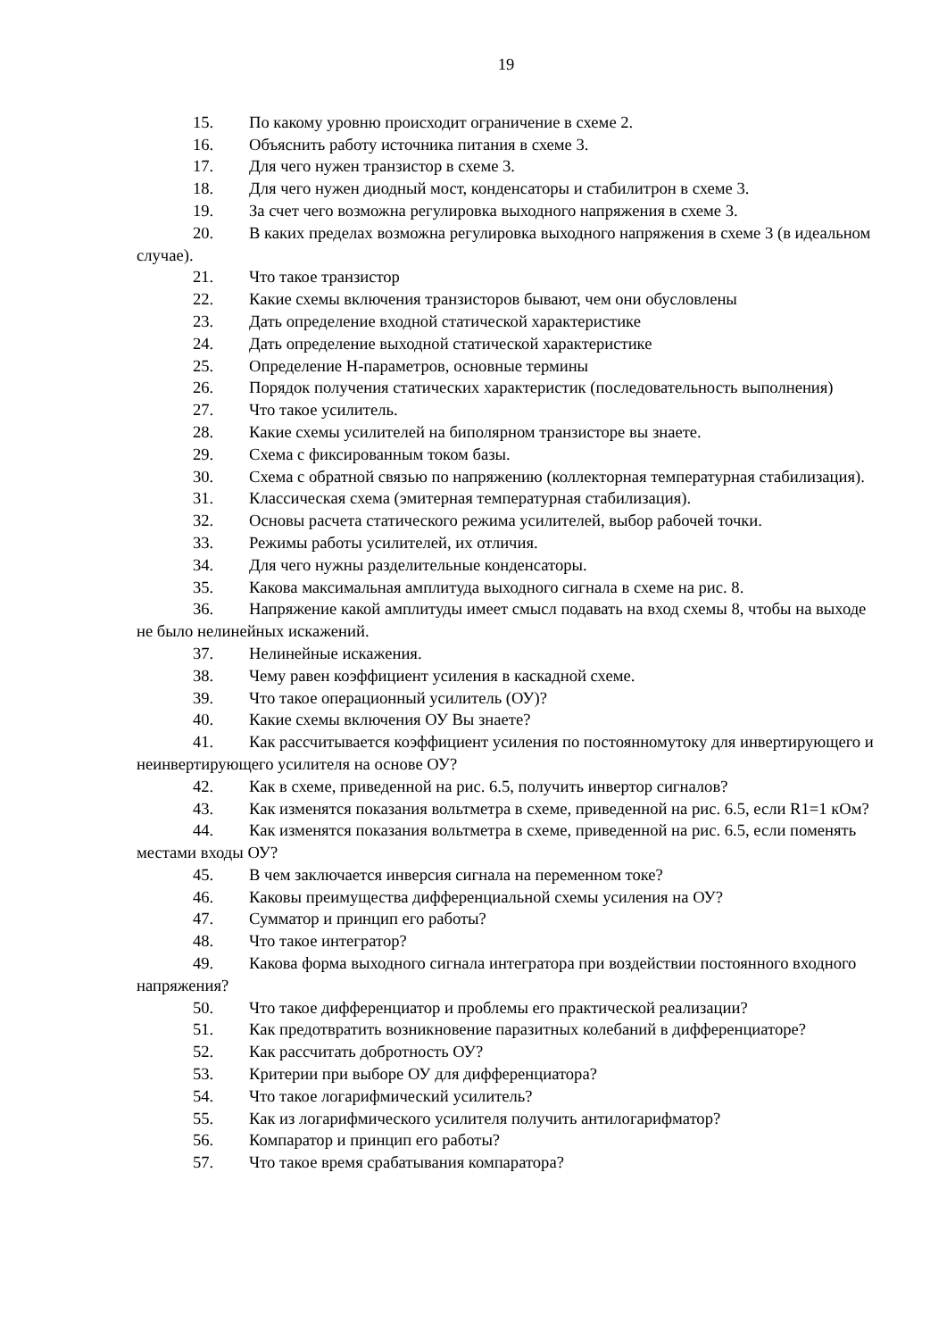19
15. По какому уровню происходит ограничение в схеме 2.
16. Объяснить работу источника питания в схеме 3.
17. Для чего нужен транзистор в схеме 3.
18. Для чего нужен диодный мост, конденсаторы и стабилитрон в схеме 3.
19. За счет чего возможна регулировка выходного напряжения в схеме 3.
20. В каких пределах возможна регулировка выходного напряжения в схеме 3 (в идеальном случае).
21. Что такое транзистор
22. Какие схемы включения транзисторов бывают, чем они обусловлены
23. Дать определение входной статической характеристике
24. Дать определение выходной статической характеристике
25. Определение Н-параметров, основные термины
26. Порядок получения статических характеристик (последовательность выполнения)
27. Что такое усилитель.
28. Какие схемы усилителей на биполярном транзисторе вы знаете.
29. Схема с фиксированным током базы.
30. Схема с обратной связью по напряжению (коллекторная температурная стабилизация).
31. Классическая схема (эмитерная температурная стабилизация).
32. Основы расчета статического режима усилителей, выбор рабочей точки.
33. Режимы работы усилителей, их отличия.
34. Для чего нужны разделительные конденсаторы.
35. Какова максимальная амплитуда выходного сигнала в схеме на рис. 8.
36. Напряжение какой амплитуды имеет смысл подавать на вход схемы 8, чтобы на выходе не было нелинейных искажений.
37. Нелинейные искажения.
38. Чему равен коэффициент усиления в каскадной схеме.
39. Что такое операционный усилитель (ОУ)?
40. Какие схемы включения ОУ Вы знаете?
41. Как рассчитывается коэффициент усиления по постоянномутоку для инвертирующего и неинвертирующего усилителя на основе ОУ?
42. Как в схеме, приведенной на рис. 6.5, получить инвертор сигналов?
43. Как изменятся показания вольтметра в схеме, приведенной на рис. 6.5, если R1=1 кОм?
44. Как изменятся показания вольтметра в схеме, приведенной на рис. 6.5, если поменять местами входы ОУ?
45. В чем заключается инверсия сигнала на переменном токе?
46. Каковы преимущества дифференциальной схемы усиления на ОУ?
47. Сумматор и принцип его работы?
48. Что такое интегратор?
49. Какова форма выходного сигнала интегратора при воздействии постоянного входного напряжения?
50. Что такое дифференциатор и проблемы его практической реализации?
51. Как предотвратить возникновение паразитных колебаний в дифференциаторе?
52. Как рассчитать добротность ОУ?
53. Критерии при выборе ОУ для дифференциатора?
54. Что такое логарифмический усилитель?
55. Как из логарифмического усилителя получить антилогарифматор?
56. Компаратор и принцип его работы?
57. Что такое время срабатывания компаратора?